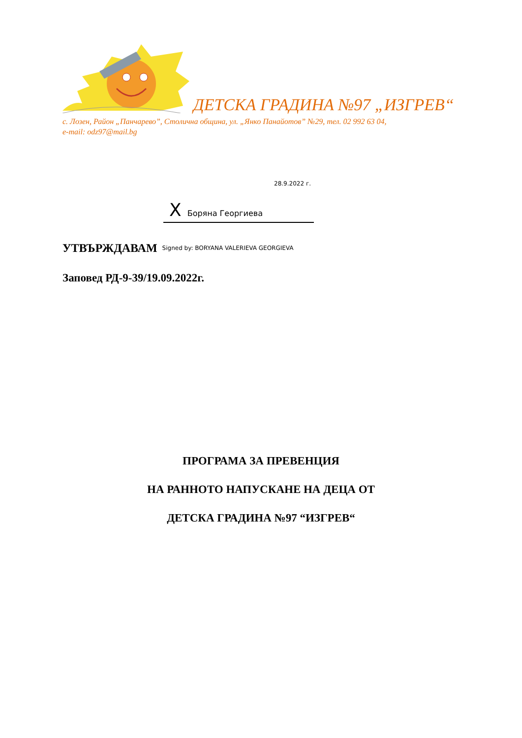ДЕТСКА ГРАДИНА №97 „ИЗГРЕВ“
с. Лозен, Район „Панчарево”, Столична община, ул. „Янко Панайотов” №29, тел. 02 992 63 04,
e-mail: odz97@mail.bg
28.9.2022 г.
X Боряна Георгиева
УТВЪРЖДАВАМ Signed by: BORYANA VALERIEVA GEORGIEVA
Заповед РД-9-39/19.09.2022г.
ПРОГРАМА ЗА ПРЕВЕНЦИЯ
НА РАННОТО НАПУСКАНЕ НА ДЕЦА ОТ
ДЕТСКА ГРАДИНА №97 “ИЗГРЕВ“